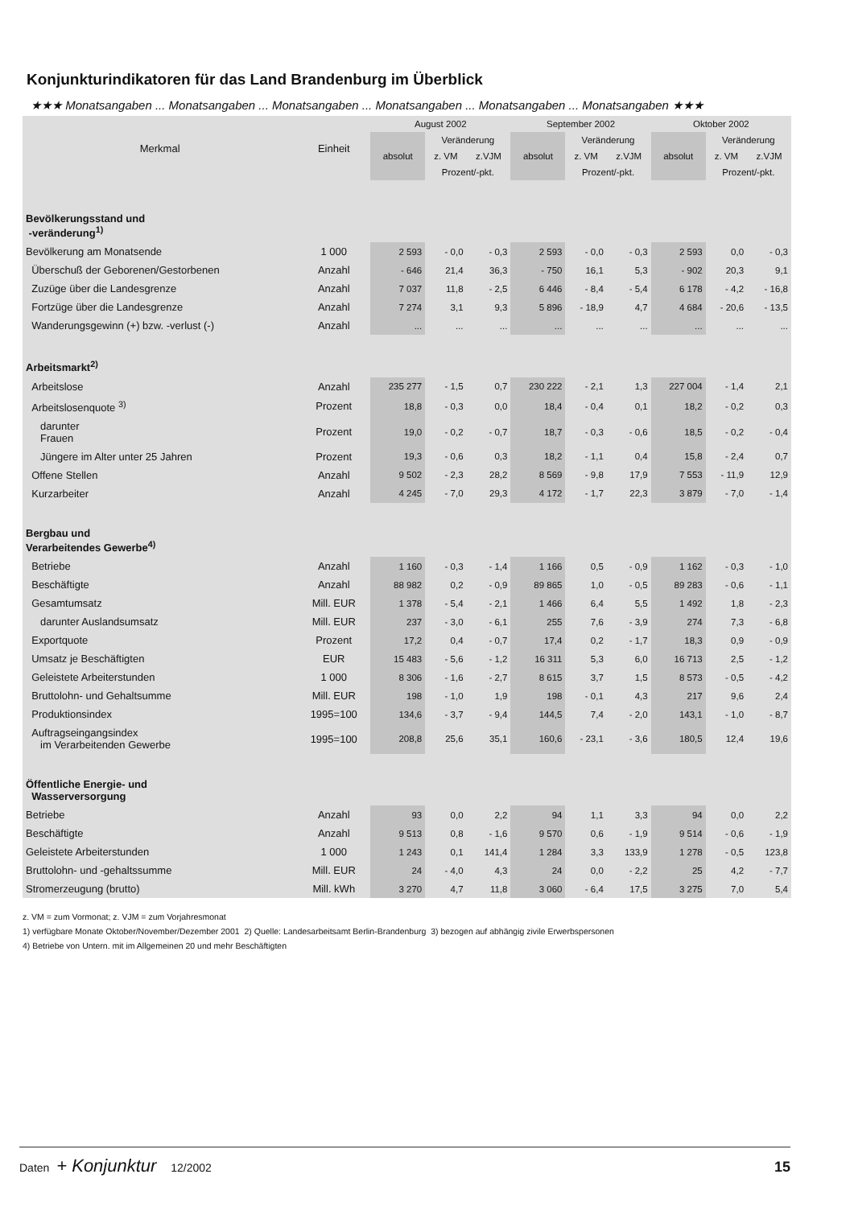Konjunkturindikatoren für das Land Brandenburg im Überblick
★★★ Monatsangaben ... Monatsangaben ... Monatsangaben ... Monatsangaben ... Monatsangaben ... Monatsangaben ★★★
| Merkmal | Einheit | August 2002 | | | September 2002 | | | Oktober 2002 | | |
| --- | --- | --- | --- | --- | --- | --- | --- | --- | --- | --- |
| | | absolut | Veränderung | | absolut | Veränderung | | absolut | Veränderung | |
| | | | z. VM | z.VJM | | z. VM | z.VJM | | z. VM | z.VJM |
| | | | Prozent/-pkt. | | | Prozent/-pkt. | | | Prozent/-pkt. | |
| Bevölkerungsstand und -veränderung<sup>1)</sup> | | | | | | | | | | |
| Bevölkerung am Monatsende | 1 000 | 2 593 | - 0,0 | - 0,3 | 2 593 | - 0,0 | - 0,3 | 2 593 | 0,0 | - 0,3 |
| Überschuß der Geborenen/Gestorbenen | Anzahl | - 646 | 21,4 | 36,3 | - 750 | 16,1 | 5,3 | - 902 | 20,3 | 9,1 |
| Zuzüge über die Landesgrenze | Anzahl | 7 037 | 11,8 | - 2,5 | 6 446 | - 8,4 | - 5,4 | 6 178 | - 4,2 | - 16,8 |
| Fortzüge über die Landesgrenze | Anzahl | 7 274 | 3,1 | 9,3 | 5 896 | - 18,9 | 4,7 | 4 684 | - 20,6 | - 13,5 |
| Wanderungsgewinn (+) bzw. -verlust (-) | Anzahl | ... | ... | ... | ... | ... | ... | ... | ... | ... |
| Arbeitsmarkt<sup>2)</sup> | | | | | | | | | | |
| Arbeitslose | Anzahl | 235 277 | - 1,5 | 0,7 | 230 222 | - 2,1 | 1,3 | 227 004 | - 1,4 | 2,1 |
| Arbeitslosenquote <sup>3)</sup> | Prozent | 18,8 | - 0,3 | 0,0 | 18,4 | - 0,4 | 0,1 | 18,2 | - 0,2 | 0,3 |
| darunter Frauen | Prozent | 19,0 | - 0,2 | - 0,7 | 18,7 | - 0,3 | - 0,6 | 18,5 | - 0,2 | - 0,4 |
| Jüngere im Alter unter 25 Jahren | Prozent | 19,3 | - 0,6 | 0,3 | 18,2 | - 1,1 | 0,4 | 15,8 | - 2,4 | 0,7 |
| Offene Stellen | Anzahl | 9 502 | - 2,3 | 28,2 | 8 569 | - 9,8 | 17,9 | 7 553 | - 11,9 | 12,9 |
| Kurzarbeiter | Anzahl | 4 245 | - 7,0 | 29,3 | 4 172 | - 1,7 | 22,3 | 3 879 | - 7,0 | - 1,4 |
| Bergbau und Verarbeitendes Gewerbe<sup>4)</sup> | | | | | | | | | | |
| Betriebe | Anzahl | 1 160 | - 0,3 | - 1,4 | 1 166 | 0,5 | - 0,9 | 1 162 | - 0,3 | - 1,0 |
| Beschäftigte | Anzahl | 88 982 | 0,2 | - 0,9 | 89 865 | 1,0 | - 0,5 | 89 283 | - 0,6 | - 1,1 |
| Gesamtumsatz | Mill. EUR | 1 378 | - 5,4 | - 2,1 | 1 466 | 6,4 | 5,5 | 1 492 | 1,8 | - 2,3 |
| darunter Auslandsumsatz | Mill. EUR | 237 | - 3,0 | - 6,1 | 255 | 7,6 | - 3,9 | 274 | 7,3 | - 6,8 |
| Exportquote | Prozent | 17,2 | 0,4 | - 0,7 | 17,4 | 0,2 | - 1,7 | 18,3 | 0,9 | - 0,9 |
| Umsatz je Beschäftigten | EUR | 15 483 | - 5,6 | - 1,2 | 16 311 | 5,3 | 6,0 | 16 713 | 2,5 | - 1,2 |
| Geleistete Arbeiterstunden | 1 000 | 8 306 | - 1,6 | - 2,7 | 8 615 | 3,7 | 1,5 | 8 573 | - 0,5 | - 4,2 |
| Bruttolohn- und Gehaltsumme | Mill. EUR | 198 | - 1,0 | 1,9 | 198 | - 0,1 | 4,3 | 217 | 9,6 | 2,4 |
| Produktionsindex | 1995=100 | 134,6 | - 3,7 | - 9,4 | 144,5 | 7,4 | - 2,0 | 143,1 | - 1,0 | - 8,7 |
| Auftragseingangsindex im Verarbeitenden Gewerbe | 1995=100 | 208,8 | 25,6 | 35,1 | 160,6 | - 23,1 | - 3,6 | 180,5 | 12,4 | 19,6 |
| Öffentliche Energie- und Wasserversorgung | | | | | | | | | | |
| Betriebe | Anzahl | 93 | 0,0 | 2,2 | 94 | 1,1 | 3,3 | 94 | 0,0 | 2,2 |
| Beschäftigte | Anzahl | 9 513 | 0,8 | - 1,6 | 9 570 | 0,6 | - 1,9 | 9 514 | - 0,6 | - 1,9 |
| Geleistete Arbeiterstunden | 1 000 | 1 243 | 0,1 | 141,4 | 1 284 | 3,3 | 133,9 | 1 278 | - 0,5 | 123,8 |
| Bruttolohn- und -gehaltssumme | Mill. EUR | 24 | - 4,0 | 4,3 | 24 | 0,0 | - 2,2 | 25 | 4,2 | - 7,7 |
| Stromerzeugung (brutto) | Mill. kWh | 3 270 | 4,7 | 11,8 | 3 060 | - 6,4 | 17,5 | 3 275 | 7,0 | 5,4 |
z. VM = zum Vormonat; z. VJM = zum Vorjahresmonat
1) verfügbare Monate Oktober/November/Dezember 2001 2) Quelle: Landesarbeitsamt Berlin-Brandenburg 3) bezogen auf abhängig zivile Erwerbspersonen
4) Betriebe von Untern. mit im Allgemeinen 20 und mehr Beschäftigten
Daten + Konjunktur 12/2002 15